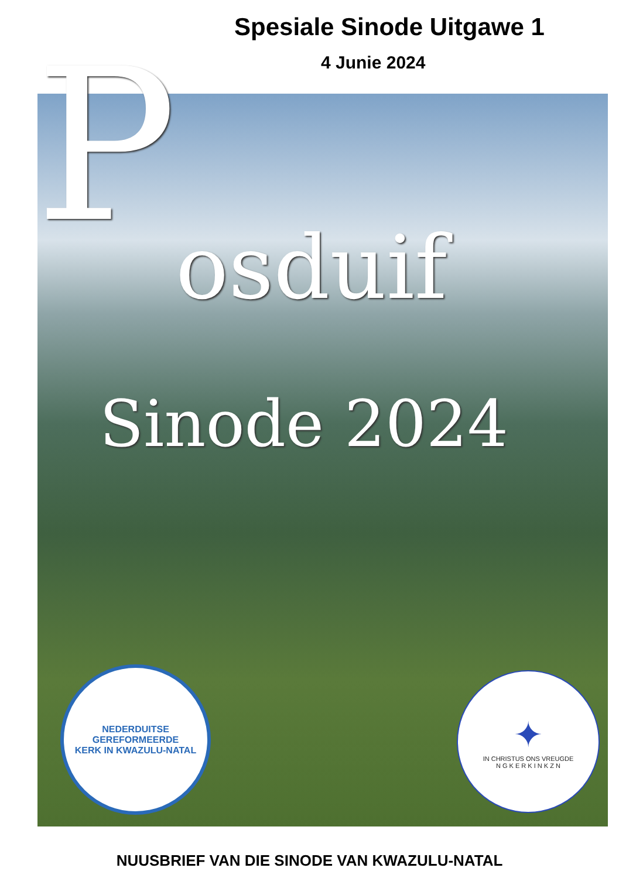Spesiale Sinode Uitgawe 1
4 Junie 2024
P
osduif
Sinode 2024
NEDERDUITSE GEREFORMEERDE
KERK IN KWAZULU-NATAL
✦
IN CHRISTUS ONS VREUGDE
N G K E R K I N K Z N
NUUSBRIEF VAN DIE SINODE VAN KWAZULU-NATAL